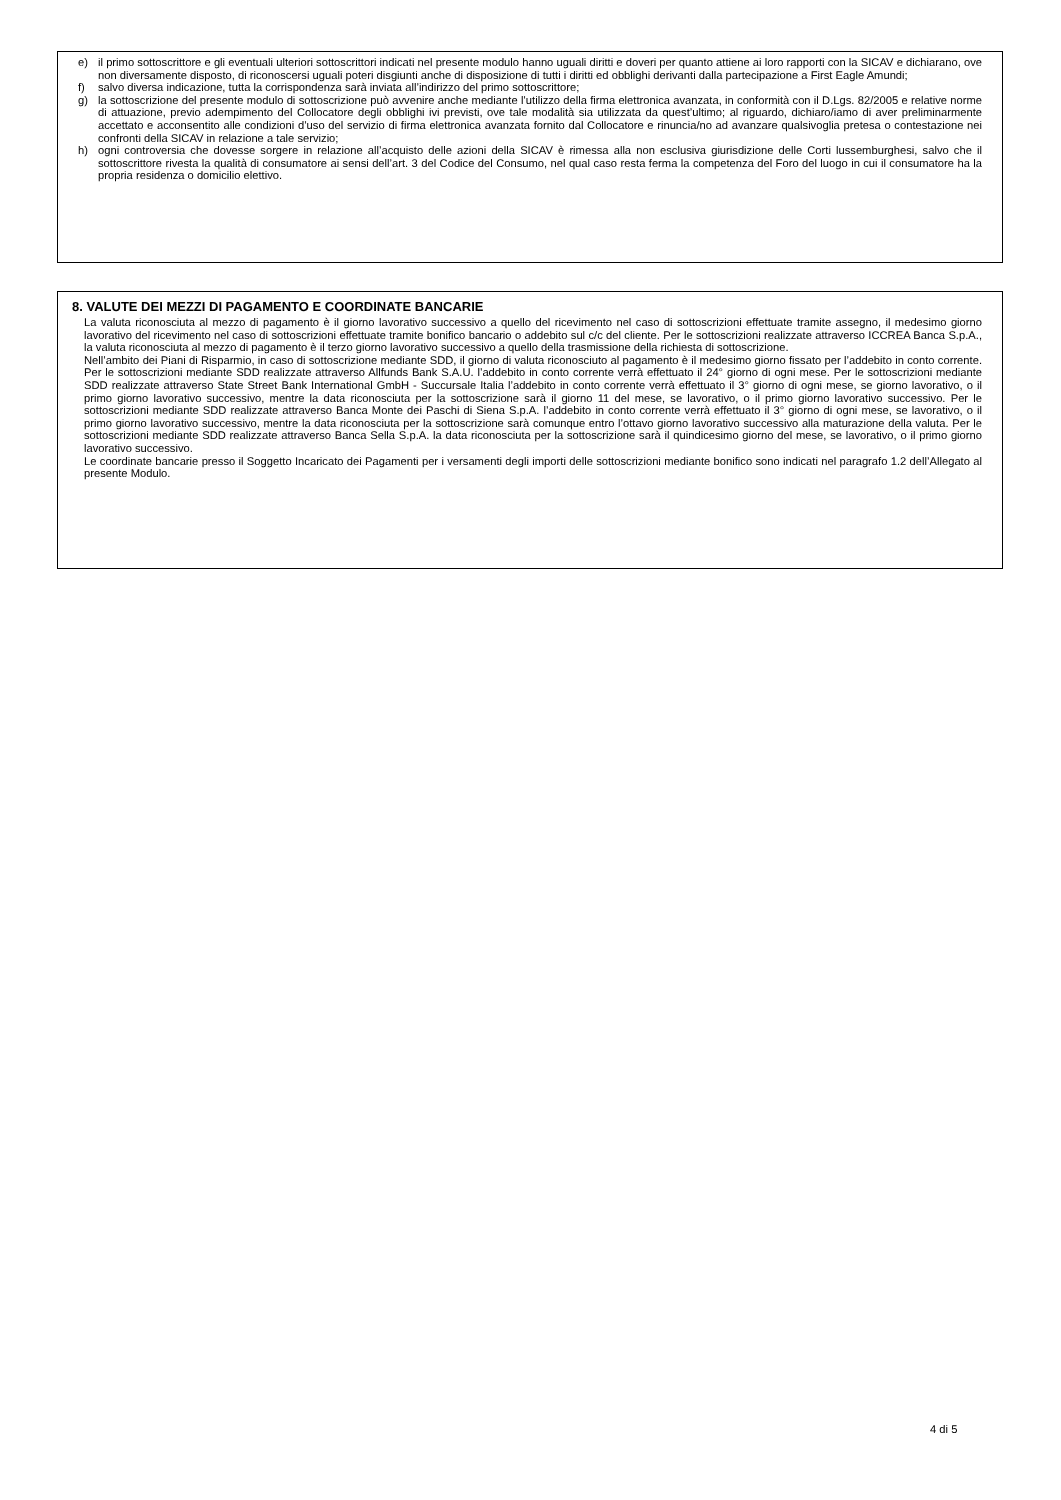e) il primo sottoscrittore e gli eventuali ulteriori sottoscrittori indicati nel presente modulo hanno uguali diritti e doveri per quanto attiene ai loro rapporti con la SICAV e dichiarano, ove non diversamente disposto, di riconoscersi uguali poteri disgiunti anche di disposizione di tutti i diritti ed obblighi derivanti dalla partecipazione a First Eagle Amundi;
f) salvo diversa indicazione, tutta la corrispondenza sarà inviata all’indirizzo del primo sottoscrittore;
g) la sottoscrizione del presente modulo di sottoscrizione può avvenire anche mediante l’utilizzo della firma elettronica avanzata, in conformità con il D.Lgs. 82/2005 e relative norme di attuazione, previo adempimento del Collocatore degli obblighi ivi previsti, ove tale modalità sia utilizzata da quest’ultimo; al riguardo, dichiaro/iamo di aver preliminarmente accettato e acconsentito alle condizioni d’uso del servizio di firma elettronica avanzata fornito dal Collocatore e rinuncia/no ad avanzare qualsivoglia pretesa o contestazione nei confronti della SICAV in relazione a tale servizio;
h) ogni controversia che dovesse sorgere in relazione all’acquisto delle azioni della SICAV è rimessa alla non esclusiva giurisdizione delle Corti lussemburghesi, salvo che il sottoscrittore rivesta la qualità di consumatore ai sensi dell’art. 3 del Codice del Consumo, nel qual caso resta ferma la competenza del Foro del luogo in cui il consumatore ha la propria residenza o domicilio elettivo.
8. VALUTE DEI MEZZI DI PAGAMENTO E COORDINATE BANCARIE
La valuta riconosciuta al mezzo di pagamento è il giorno lavorativo successivo a quello del ricevimento nel caso di sottoscrizioni effettuate tramite assegno, il medesimo giorno lavorativo del ricevimento nel caso di sottoscrizioni effettuate tramite bonifico bancario o addebito sul c/c del cliente. Per le sottoscrizioni realizzate attraverso ICCREA Banca S.p.A., la valuta riconosciuta al mezzo di pagamento è il terzo giorno lavorativo successivo a quello della trasmissione della richiesta di sottoscrizione.
Nell’ambito dei Piani di Risparmio, in caso di sottoscrizione mediante SDD, il giorno di valuta riconosciuto al pagamento è il medesimo giorno fissato per l’addebito in conto corrente. Per le sottoscrizioni mediante SDD realizzate attraverso Allfunds Bank S.A.U. l’addebito in conto corrente verrà effettuato il 24° giorno di ogni mese. Per le sottoscrizioni mediante SDD realizzate attraverso State Street Bank International GmbH - Succursale Italia l’addebito in conto corrente verrà effettuato il 3° giorno di ogni mese, se giorno lavorativo, o il primo giorno lavorativo successivo, mentre la data riconosciuta per la sottoscrizione sarà il giorno 11 del mese, se lavorativo, o il primo giorno lavorativo successivo. Per le sottoscrizioni mediante SDD realizzate attraverso Banca Monte dei Paschi di Siena S.p.A. l’addebito in conto corrente verrà effettuato il 3° giorno di ogni mese, se lavorativo, o il primo giorno lavorativo successivo, mentre la data riconosciuta per la sottoscrizione sarà comunque entro l’ottavo giorno lavorativo successivo alla maturazione della valuta. Per le sottoscrizioni mediante SDD realizzate attraverso Banca Sella S.p.A. la data riconosciuta per la sottoscrizione sarà il quindicesimo giorno del mese, se lavorativo, o il primo giorno lavorativo successivo.
Le coordinate bancarie presso il Soggetto Incaricato dei Pagamenti per i versamenti degli importi delle sottoscrizioni mediante bonifico sono indicati nel paragrafo 1.2 dell’Allegato al presente Modulo.
4 di 5